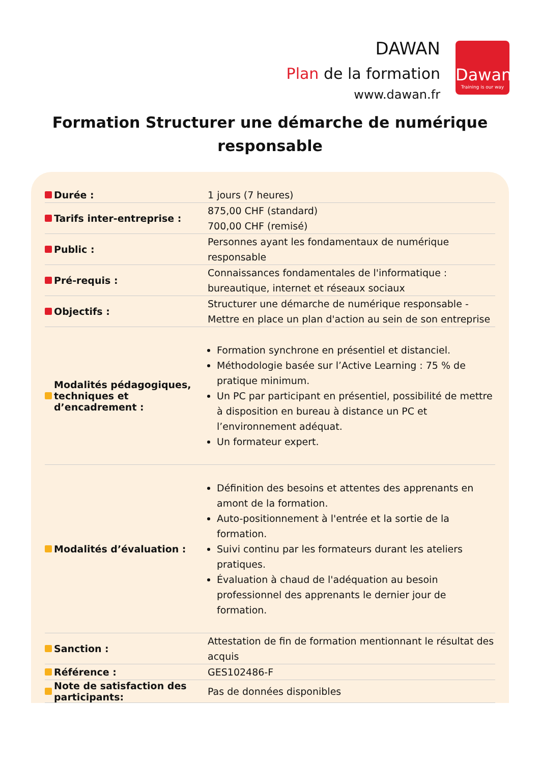DAWAN
Plan de la formation
www.dawan.fr
Dawan
Training is our way
Formation Structurer une démarche de numérique responsable
| Durée : | 1 jours (7 heures) |
| Tarifs inter-entreprise : | 875,00 CHF (standard) 700,00 CHF (remisé) |
| Public : | Personnes ayant les fondamentaux de numérique responsable |
| Pré-requis : | Connaissances fondamentales de l'informatique : bureautique, internet et réseaux sociaux |
| Objectifs : | Structurer une démarche de numérique responsable - Mettre en place un plan d'action au sein de son entreprise |
| Modalités pédagogiques, techniques et d’encadrement : | Formation synchrone en présentiel et distanciel. Méthodologie basée sur l’Active Learning : 75 % de pratique minimum. Un PC par participant en présentiel, possibilité de mettre à disposition en bureau à distance un PC et l’environnement adéquat. Un formateur expert. |
| Modalités d’évaluation : | Définition des besoins et attentes des apprenants en amont de la formation. Auto-positionnement à l'entrée et la sortie de la formation. Suivi continu par les formateurs durant les ateliers pratiques. Évaluation à chaud de l'adéquation au besoin professionnel des apprenants le dernier jour de formation. |
| Sanction : | Attestation de fin de formation mentionnant le résultat des acquis |
| Référence : | GES102486-F |
| Note de satisfaction des participants: | Pas de données disponibles |